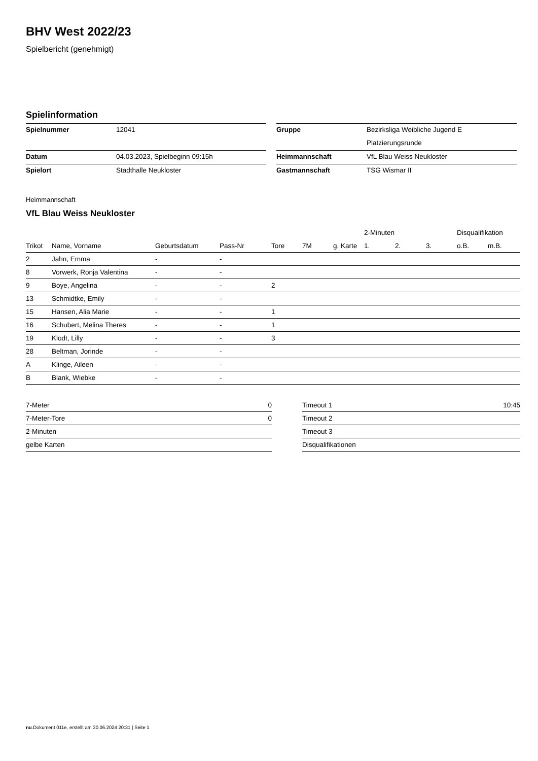BHV West 2022/23
Spielbericht (genehmigt)
Spielinformation
| Spielnummer | 12041 |
| Datum | 04.03.2023, Spielbeginn 09:15h |
| Spielort | Stadthalle Neukloster |
| Gruppe | Bezirksliga Weibliche Jugend E |
| | Platzierungsrunde |
| Heimmannschaft | VfL Blau Weiss Neukloster |
| Gastmannschaft | TSG Wismar II |
Heimmannschaft
VfL Blau Weiss Neukloster
| | | | | | | | 2-Minuten | | | Disqualifikation | |
| --- | --- | --- | --- | --- | --- | --- | --- | --- | --- | --- | --- |
| Trikot | Name, Vorname | Geburtsdatum | Pass-Nr | Tore | 7M | g. Karte | 1. | 2. | 3. | o.B. | m.B. |
| 2 | Jahn, Emma | - | - | | | | | | | | |
| 8 | Vorwerk, Ronja Valentina | - | - | | | | | | | | |
| 9 | Boye, Angelina | - | - | 2 | | | | | | | |
| 13 | Schmidtke, Emily | - | - | | | | | | | | |
| 15 | Hansen, Alia Marie | - | - | 1 | | | | | | | |
| 16 | Schubert, Melina Theres | - | - | 1 | | | | | | | |
| 19 | Klodt, Lilly | - | - | 3 | | | | | | | |
| 28 | Beltman, Jorinde | - | - | | | | | | | | |
| A | Klinge, Aileen | - | - | | | | | | | | |
| B | Blank, Wiebke | - | - | | | | | | | | |
| 7-Meter | 0 |
| 7-Meter-Tore | 0 |
| 2-Minuten | |
| gelbe Karten | |
| Timeout 1 | 10:45 |
| Timeout 2 | |
| Timeout 3 | |
| Disqualifikationen | |
nu.Dokument 011e, erstellt am 30.06.2024 20:31 | Seite 1